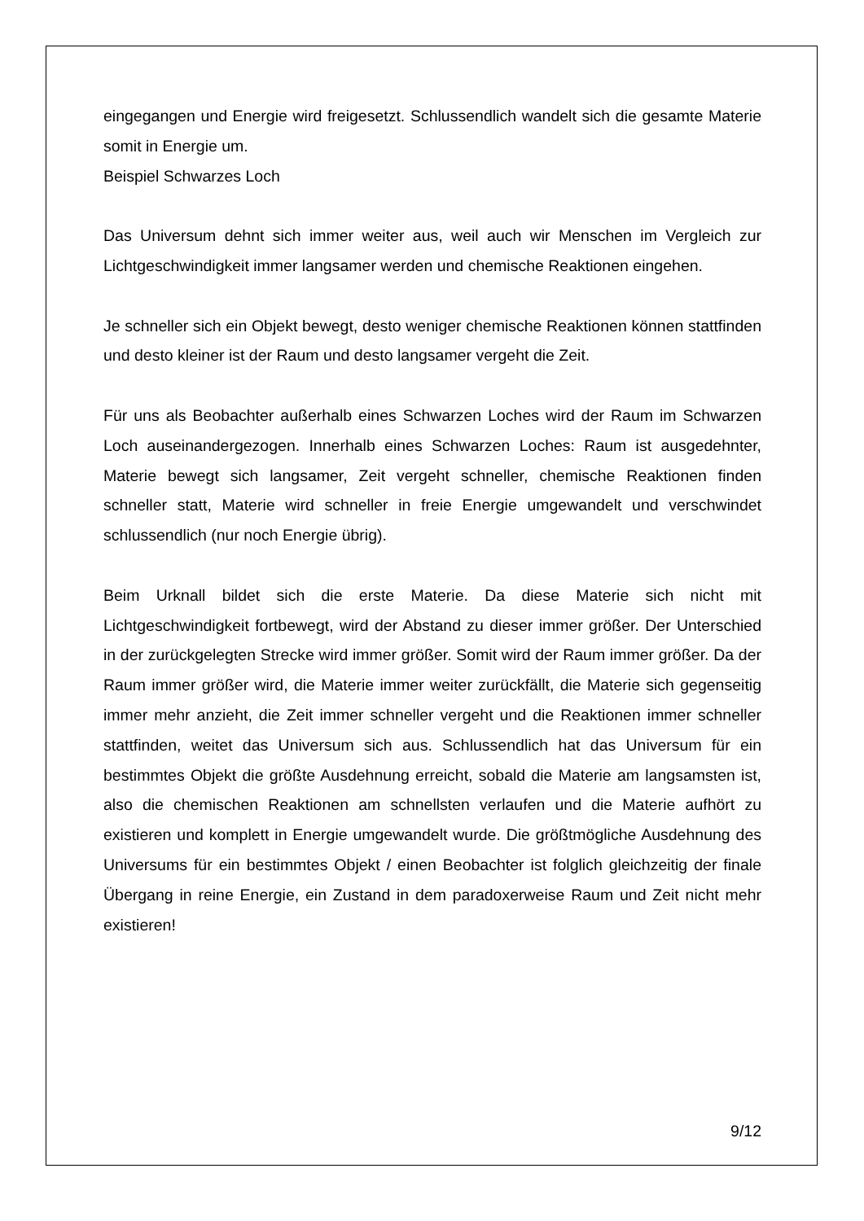eingegangen und Energie wird freigesetzt. Schlussendlich wandelt sich die gesamte Materie somit in Energie um.
Beispiel Schwarzes Loch
Das Universum dehnt sich immer weiter aus, weil auch wir Menschen im Vergleich zur Lichtgeschwindigkeit immer langsamer werden und chemische Reaktionen eingehen.
Je schneller sich ein Objekt bewegt, desto weniger chemische Reaktionen können stattfinden und desto kleiner ist der Raum und desto langsamer vergeht die Zeit.
Für uns als Beobachter außerhalb eines Schwarzen Loches wird der Raum im Schwarzen Loch auseinandergezogen. Innerhalb eines Schwarzen Loches: Raum ist ausgedehnter, Materie bewegt sich langsamer, Zeit vergeht schneller, chemische Reaktionen finden schneller statt, Materie wird schneller in freie Energie umgewandelt und verschwindet schlussendlich (nur noch Energie übrig).
Beim Urknall bildet sich die erste Materie. Da diese Materie sich nicht mit Lichtgeschwindigkeit fortbewegt, wird der Abstand zu dieser immer größer. Der Unterschied in der zurückgelegten Strecke wird immer größer. Somit wird der Raum immer größer. Da der Raum immer größer wird, die Materie immer weiter zurückfällt, die Materie sich gegenseitig immer mehr anzieht, die Zeit immer schneller vergeht und die Reaktionen immer schneller stattfinden, weitet das Universum sich aus. Schlussendlich hat das Universum für ein bestimmtes Objekt die größte Ausdehnung erreicht, sobald die Materie am langsamsten ist, also die chemischen Reaktionen am schnellsten verlaufen und die Materie aufhört zu existieren und komplett in Energie umgewandelt wurde. Die größtmögliche Ausdehnung des Universums für ein bestimmtes Objekt / einen Beobachter ist folglich gleichzeitig der finale Übergang in reine Energie, ein Zustand in dem paradoxerweise Raum und Zeit nicht mehr existieren!
9/12